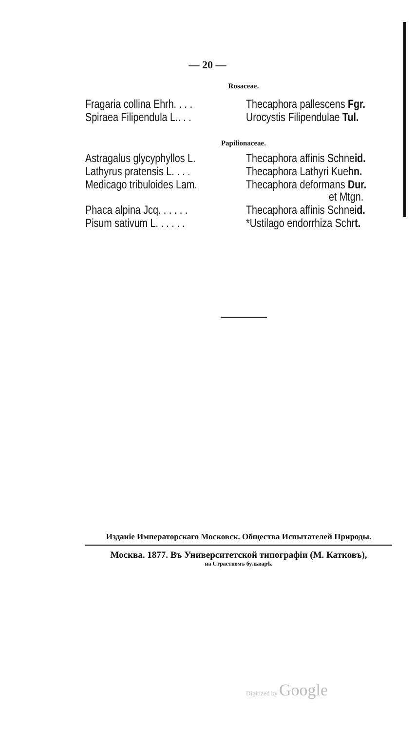— 20 —
Rosaceae.
| Fragaria collina Ehrh. . . . | Thecaphora pallescens Fgr. |
| Spiraea Filipendula L.. . . | Urocystis Filipendulae Tul. |
Papilionaceae.
| Astragalus glycyphyllos L. | Thecaphora affinis Schne id. |
| Lathyrus pratensis L. . . . | Thecaphora Lathyri Kueh n. |
| Medicago tribuloides Lam. | Thecaphora deformans Dur. et Mtgn. |
| Phaca alpina Jcq. . . . . . | Thecaphora affinis Schnei d. |
| Pisum sativum L. . . . . . | *Ustilago endorrhiza Schr t. |
Изданіе Императорскаго Московск. Общества Испытателей Природы.
Москва. 1877. Въ Университетской типографіи (М. Катковъ),
на Страстномъ бульварѣ.
Digitized by Google